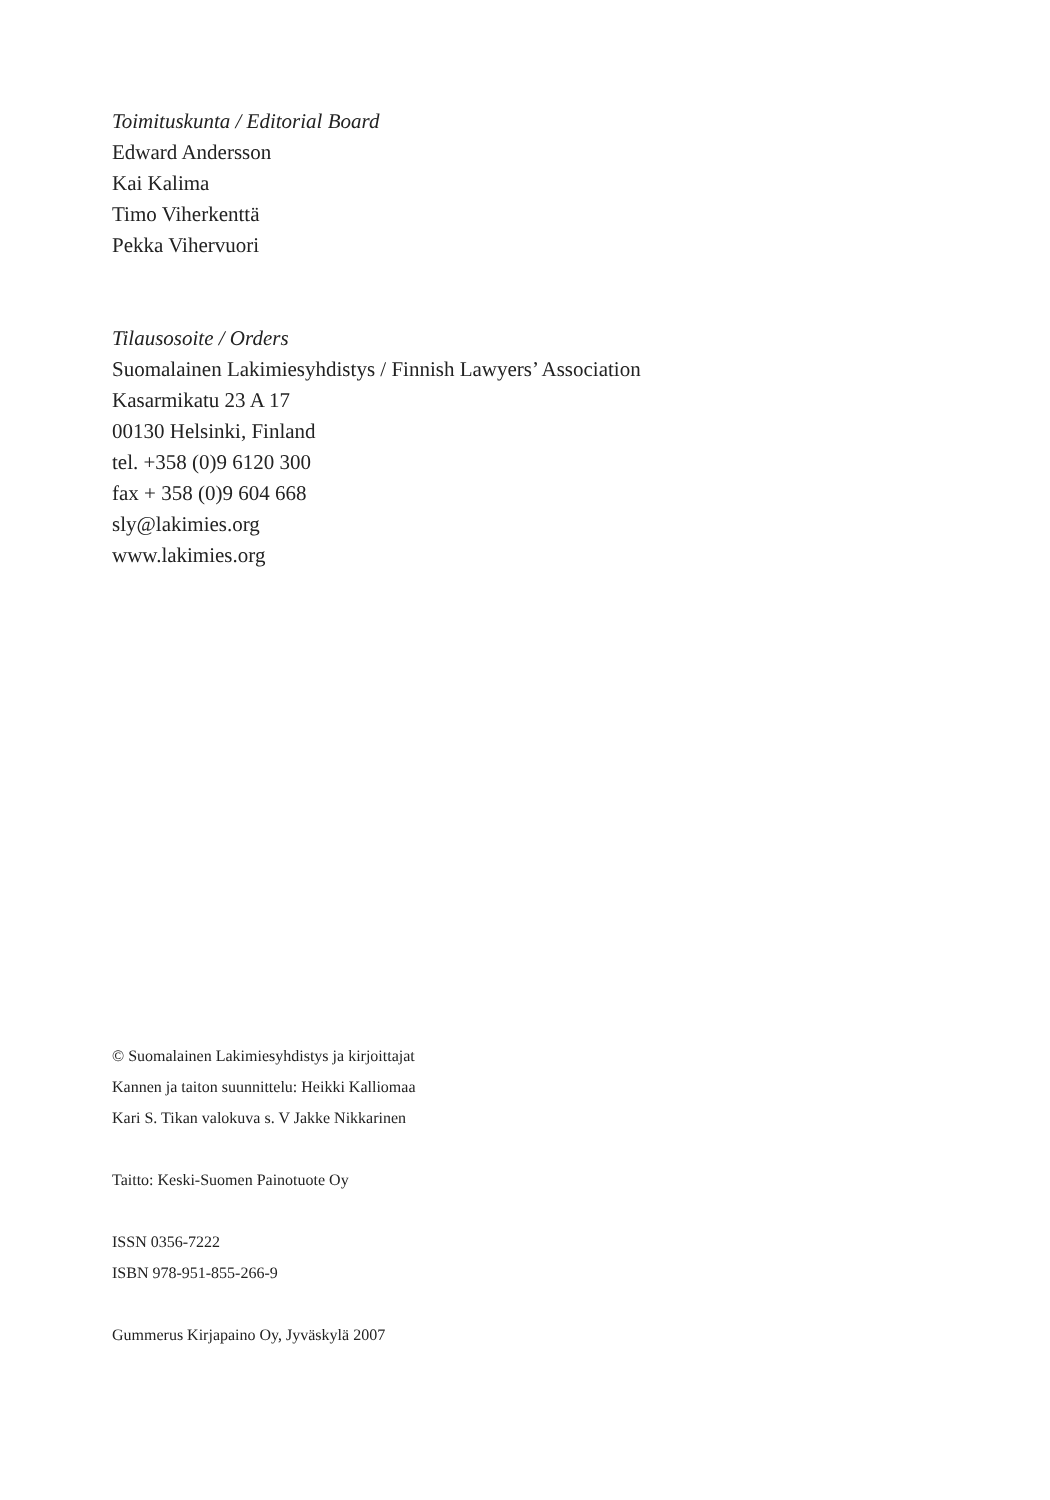Toimituskunta / Editorial Board
Edward Andersson
Kai Kalima
Timo Viherkenttä
Pekka Vihervuori
Tilausosoite / Orders
Suomalainen Lakimiesyhdistys / Finnish Lawyers’ Association
Kasarmikatu 23 A 17
00130 Helsinki, Finland
tel. +358 (0)9 6120 300
fax + 358 (0)9 604 668
sly@lakimies.org
www.lakimies.org
© Suomalainen Lakimiesyhdistys ja kirjoittajat
Kannen ja taiton suunnittelu: Heikki Kalliomaa
Kari S. Tikan valokuva s. V Jakke Nikkarinen
Taitto: Keski-Suomen Painotuote Oy
ISSN 0356-7222
ISBN 978-951-855-266-9
Gummerus Kirjapaino Oy, Jyväskylä 2007